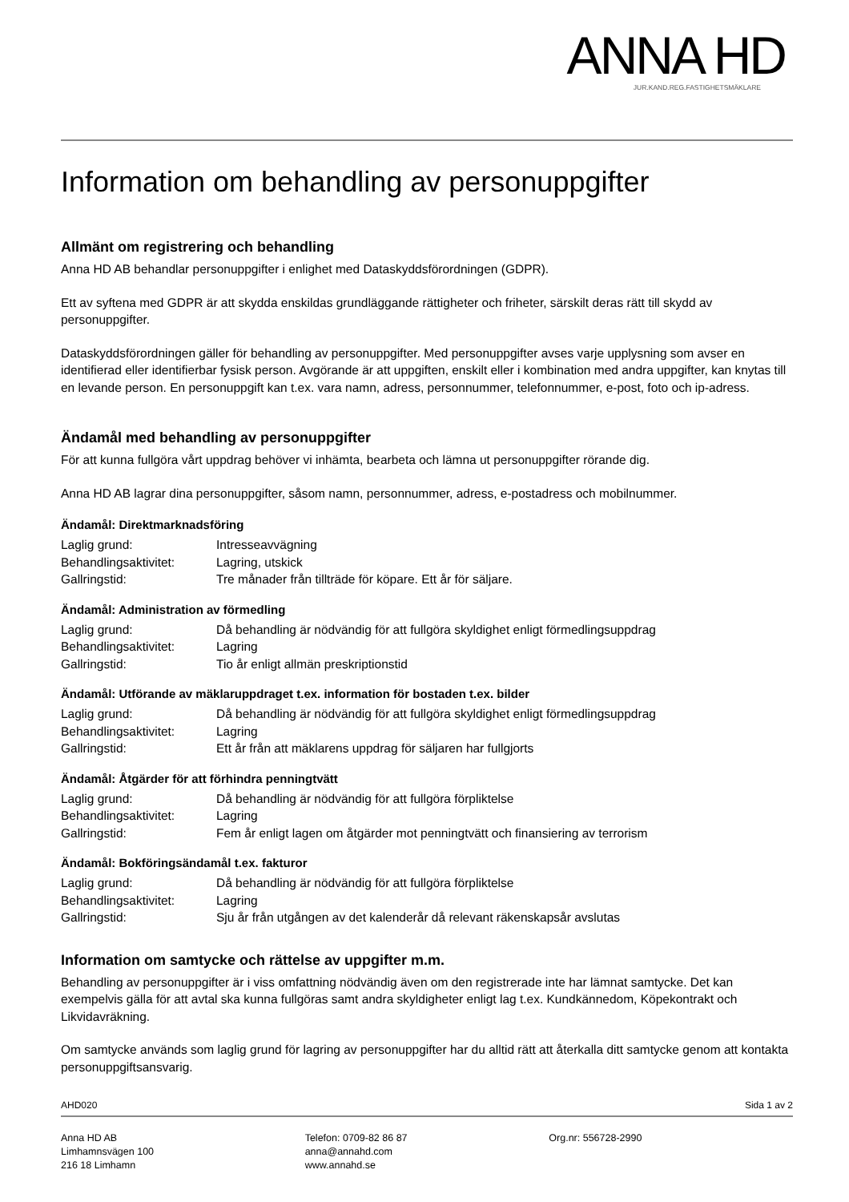ANNA HD
JUR.KAND.REG.FASTIGHETSMÄKLARE
Information om behandling av personuppgifter
Allmänt om registrering och behandling
Anna HD AB behandlar personuppgifter i enlighet med Dataskyddsförordningen (GDPR).
Ett av syftena med GDPR är att skydda enskildas grundläggande rättigheter och friheter, särskilt deras rätt till skydd av personuppgifter.
Dataskyddsförordningen gäller för behandling av personuppgifter. Med personuppgifter avses varje upplysning som avser en identifierad eller identifierbar fysisk person. Avgörande är att uppgiften, enskilt eller i kombination med andra uppgifter, kan knytas till en levande person. En personuppgift kan t.ex. vara namn, adress, personnummer, telefonnummer, e-post, foto och ip-adress.
Ändamål med behandling av personuppgifter
För att kunna fullgöra vårt uppdrag behöver vi inhämta, bearbeta och lämna ut personuppgifter rörande dig.
Anna HD AB lagrar dina personuppgifter, såsom namn, personnummer, adress, e-postadress och mobilnummer.
Ändamål: Direktmarknadsföring
| Laglig grund: | Intresseavvägning |
| Behandlingsaktivitet: | Lagring, utskick |
| Gallringstid: | Tre månader från tillträde för köpare. Ett år för säljare. |
Ändamål: Administration av förmedling
| Laglig grund: | Då behandling är nödvändig för att fullgöra skyldighet enligt förmedlingsuppdrag |
| Behandlingsaktivitet: | Lagring |
| Gallringstid: | Tio år enligt allmän preskriptionstid |
Ändamål: Utförande av mäklaruppdraget t.ex. information för bostaden t.ex. bilder
| Laglig grund: | Då behandling är nödvändig för att fullgöra skyldighet enligt förmedlingsuppdrag |
| Behandlingsaktivitet: | Lagring |
| Gallringstid: | Ett år från att mäklarens uppdrag för säljaren har fullgjorts |
Ändamål: Åtgärder för att förhindra penningtvätt
| Laglig grund: | Då behandling är nödvändig för att fullgöra förpliktelse |
| Behandlingsaktivitet: | Lagring |
| Gallringstid: | Fem år enligt lagen om åtgärder mot penningtvätt och finansiering av terrorism |
Ändamål: Bokföringsändamål t.ex. fakturor
| Laglig grund: | Då behandling är nödvändig för att fullgöra förpliktelse |
| Behandlingsaktivitet: | Lagring |
| Gallringstid: | Sju år från utgången av det kalenderår då relevant räkenskapsår avslutas |
Information om samtycke och rättelse av uppgifter m.m.
Behandling av personuppgifter är i viss omfattning nödvändig även om den registrerade inte har lämnat samtycke. Det kan exempelvis gälla för att avtal ska kunna fullgöras samt andra skyldigheter enligt lag t.ex. Kundkännedom, Köpekontrakt och Likvidavräkning.
Om samtycke används som laglig grund för lagring av personuppgifter har du alltid rätt att återkalla ditt samtycke genom att kontakta personuppgiftsansvarig.
AHD020 Sida 1 av 2
Anna HD AB
Limhamnsvägen 100
216 18 Limhamn
Telefon: 0709-82 86 87
anna@annahd.com
www.annahd.se
Org.nr: 556728-2990